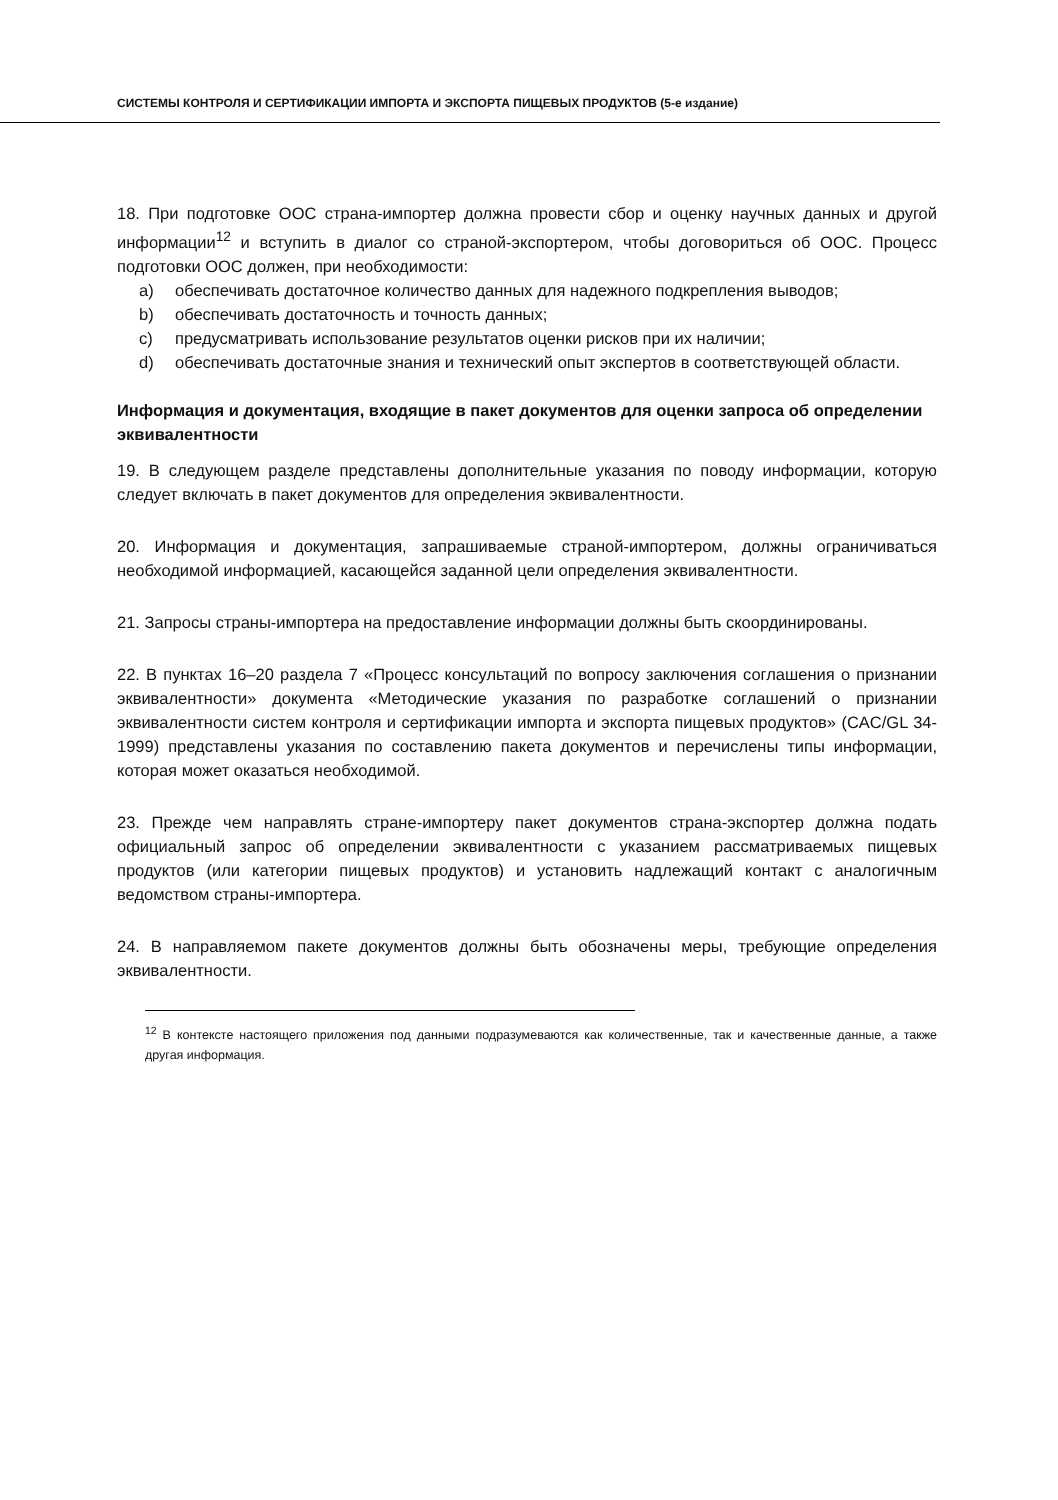СИСТЕМЫ КОНТРОЛЯ И СЕРТИФИКАЦИИ ИМПОРТА И ЭКСПОРТА ПИЩЕВЫХ ПРОДУКТОВ (5-е издание)
18. При подготовке ООС страна-импортер должна провести сбор и оценку научных данных и другой информации<sup>12</sup> и вступить в диалог со страной-экспортером, чтобы договориться об ООС. Процесс подготовки ООС должен, при необходимости:
a) обеспечивать достаточное количество данных для надежного подкрепления выводов;
b) обеспечивать достаточность и точность данных;
c) предусматривать использование результатов оценки рисков при их наличии;
d) обеспечивать достаточные знания и технический опыт экспертов в соответствующей области.
Информация и документация, входящие в пакет документов для оценки запроса об определении эквивалентности
19. В следующем разделе представлены дополнительные указания по поводу информации, которую следует включать в пакет документов для определения эквивалентности.
20. Информация и документация, запрашиваемые страной-импортером, должны ограничиваться необходимой информацией, касающейся заданной цели определения эквивалентности.
21. Запросы страны-импортера на предоставление информации должны быть скоординированы.
22. В пунктах 16–20 раздела 7 «Процесс консультаций по вопросу заключения соглашения о признании эквивалентности» документа «Методические указания по разработке соглашений о признании эквивалентности систем контроля и сертификации импорта и экспорта пищевых продуктов» (CAC/GL 34-1999) представлены указания по составлению пакета документов и перечислены типы информации, которая может оказаться необходимой.
23. Прежде чем направлять стране-импортеру пакет документов страна-экспортер должна подать официальный запрос об определении эквивалентности с указанием рассматриваемых пищевых продуктов (или категории пищевых продуктов) и установить надлежащий контакт с аналогичным ведомством страны-импортера.
24. В направляемом пакете документов должны быть обозначены меры, требующие определения эквивалентности.
<sup>12</sup> В контексте настоящего приложения под данными подразумеваются как количественные, так и качественные данные, а также другая информация.